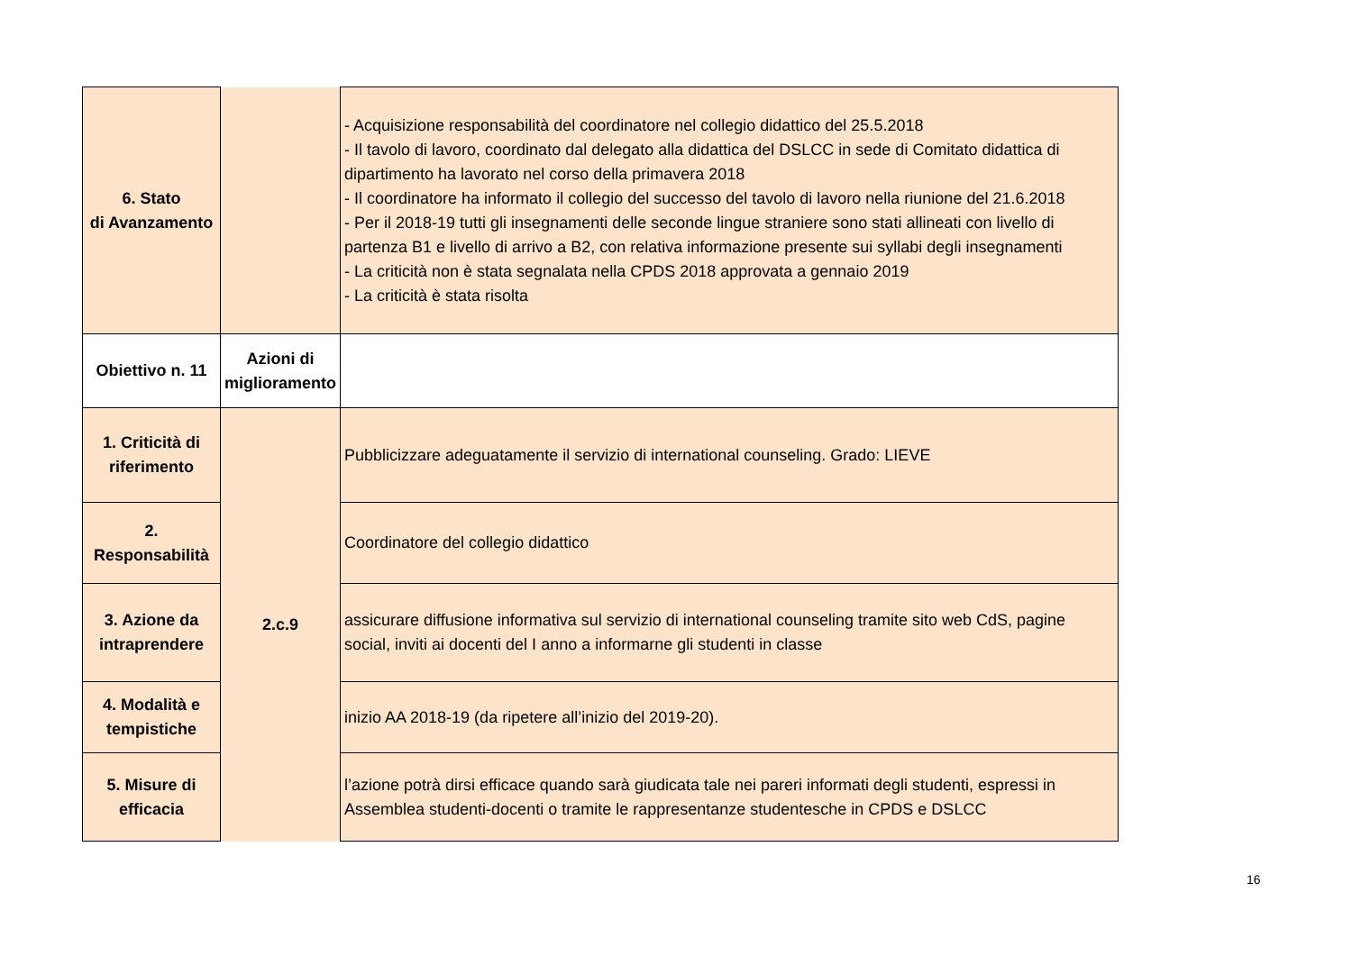| 6. Stato di Avanzamento | | - Acquisizione responsabilità del coordinatore nel collegio didattico del 25.5.2018 - Il tavolo di lavoro, coordinato dal delegato alla didattica del DSLCC in sede di Comitato didattica di dipartimento ha lavorato nel corso della primavera 2018 - Il coordinatore ha informato il collegio del successo del tavolo di lavoro nella riunione del 21.6.2018 - Per il 2018-19 tutti gli insegnamenti delle seconde lingue straniere sono stati allineati con livello di partenza B1 e livello di arrivo a B2, con relativa informazione presente sui syllabi degli insegnamenti - La criticità non è stata segnalata nella CPDS 2018 approvata a gennaio 2019 - La criticità è stata risolta |
| Obiettivo n. 11 | Azioni di miglioramento | |
| 1. Criticità di riferimento | 2.c.9 | Pubblicizzare adeguatamente il servizio di international counseling. Grado: LIEVE |
| 2. Responsabilità | | Coordinatore del collegio didattico |
| 3. Azione da intraprendere | | assicurare diffusione informativa sul servizio di international counseling tramite sito web CdS, pagine social, inviti ai docenti del I anno a informarne gli studenti in classe |
| 4. Modalità e tempistiche | | inizio AA 2018-19 (da ripetere all’inizio del 2019-20). |
| 5. Misure di efficacia | | l’azione potrà dirsi efficace quando sarà giudicata tale nei pareri informati degli studenti, espressi in Assemblea studenti-docenti o tramite le rappresentanze studentesche in CPDS e DSLCC |
16